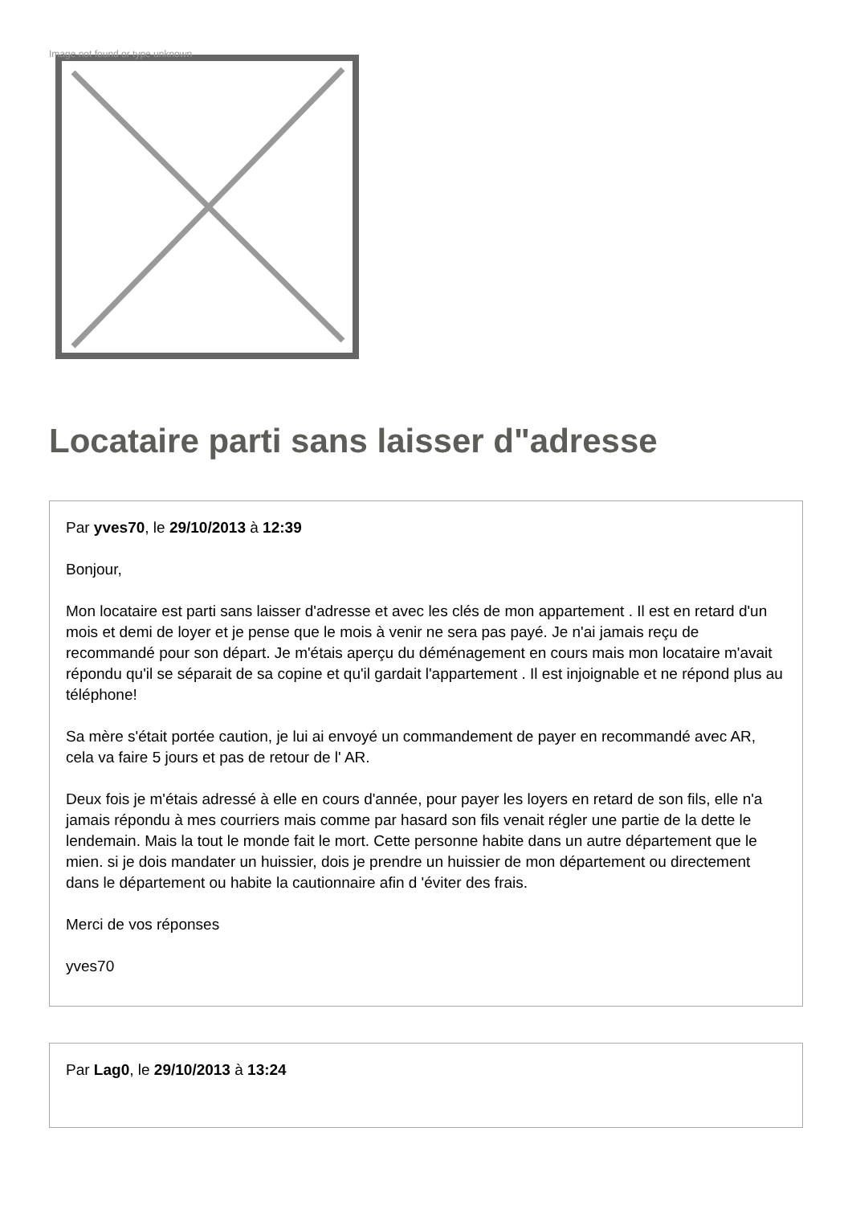Image not found or type unknown
Locataire parti sans laisser d"adresse
Par yves70, le 29/10/2013 à 12:39
Bonjour,
Mon locataire est parti sans laisser d'adresse et avec les clés de mon appartement . Il est en retard d'un mois et demi de loyer et je pense que le mois à venir ne sera pas payé. Je n'ai jamais reçu de recommandé pour son départ. Je m'étais aperçu du déménagement en cours mais mon locataire m'avait répondu qu'il se séparait de sa copine et qu'il gardait l'appartement . Il est injoignable et ne répond plus au téléphone!
Sa mère s'était portée caution, je lui ai envoyé un commandement de payer en recommandé avec AR, cela va faire 5 jours et pas de retour de l' AR.
Deux fois je m'étais adressé à elle en cours d'année, pour payer les loyers en retard de son fils, elle n'a jamais répondu à mes courriers mais comme par hasard son fils venait régler une partie de la dette le lendemain. Mais la tout le monde fait le mort. Cette personne habite dans un autre département que le mien. si je dois mandater un huissier, dois je prendre un huissier de mon département ou directement dans le département ou habite la cautionnaire afin d 'éviter des frais.
Merci de vos réponses
yves70
Par Lag0, le 29/10/2013 à 13:24